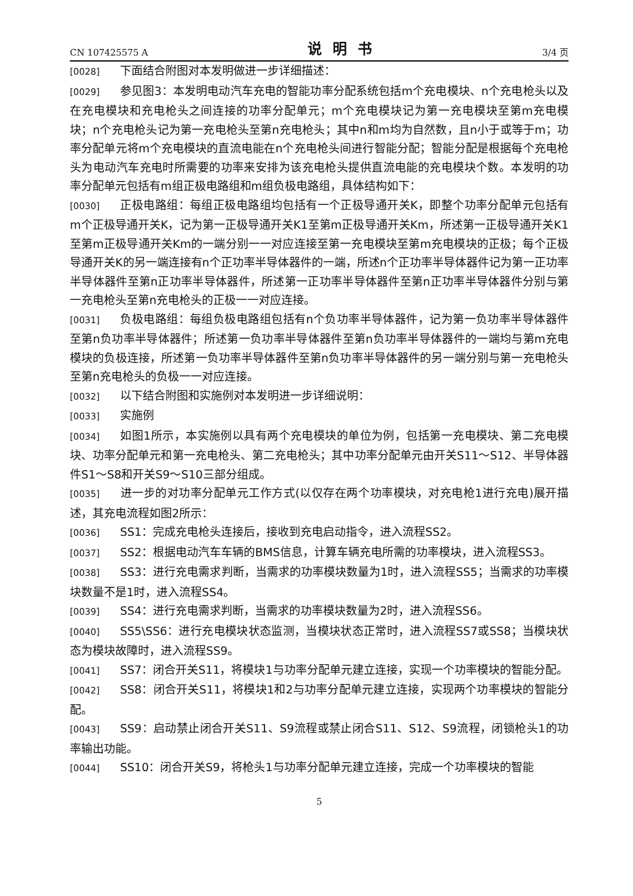CN 107425575 A 说明书 3/4 页
[0028] 下面结合附图对本发明做进一步详细描述：
[0029] 参见图3：本发明电动汽车充电的智能功率分配系统包括m个充电模块、n个充电枪头以及在充电模块和充电枪头之间连接的功率分配单元；m个充电模块记为第一充电模块至第m充电模块；n个充电枪头记为第一充电枪头至第n充电枪头；其中n和m均为自然数，且n小于或等于m；功率分配单元将m个充电模块的直流电能在n个充电枪头间进行智能分配；智能分配是根据每个充电枪头为电动汽车充电时所需要的功率来安排为该充电枪头提供直流电能的充电模块个数。本发明的功率分配单元包括有m组正极电路组和m组负极电路组，具体结构如下：
[0030] 正极电路组：每组正极电路组均包括有一个正极导通开关K，即整个功率分配单元包括有m个正极导通开关K，记为第一正极导通开关K1至第m正极导通开关Km，所述第一正极导通开关K1至第m正极导通开关Km的一端分别一一对应连接至第一充电模块至第m充电模块的正极；每个正极导通开关K的另一端连接有n个正功率半导体器件的一端，所述n个正功率半导体器件记为第一正功率半导体器件至第n正功率半导体器件，所述第一正功率半导体器件至第n正功率半导体器件分别与第一充电枪头至第n充电枪头的正极一一对应连接。
[0031] 负极电路组：每组负极电路组包括有n个负功率半导体器件，记为第一负功率半导体器件至第n负功率半导体器件；所述第一负功率半导体器件至第n负功率半导体器件的一端均与第m充电模块的负极连接，所述第一负功率半导体器件至第n负功率半导体器件的另一端分别与第一充电枪头至第n充电枪头的负极一一对应连接。
[0032] 以下结合附图和实施例对本发明进一步详细说明：
[0033] 实施例
[0034] 如图1所示，本实施例以具有两个充电模块的单位为例，包括第一充电模块、第二充电模块、功率分配单元和第一充电枪头、第二充电枪头；其中功率分配单元由开关S11～S12、半导体器件S1～S8和开关S9～S10三部分组成。
[0035] 进一步的对功率分配单元工作方式(以仅存在两个功率模块，对充电枪1进行充电)展开描述，其充电流程如图2所示：
[0036] SS1：完成充电枪头连接后，接收到充电启动指令，进入流程SS2。
[0037] SS2：根据电动汽车车辆的BMS信息，计算车辆充电所需的功率模块，进入流程SS3。
[0038] SS3：进行充电需求判断，当需求的功率模块数量为1时，进入流程SS5；当需求的功率模块数量不是1时，进入流程SS4。
[0039] SS4：进行充电需求判断，当需求的功率模块数量为2时，进入流程SS6。
[0040] SS5\SS6：进行充电模块状态监测，当模块状态正常时，进入流程SS7或SS8；当模块状态为模块故障时，进入流程SS9。
[0041] SS7：闭合开关S11，将模块1与功率分配单元建立连接，实现一个功率模块的智能分配。
[0042] SS8：闭合开关S11，将模块1和2与功率分配单元建立连接，实现两个功率模块的智能分配。
[0043] SS9：启动禁止闭合开关S11、S9流程或禁止闭合S11、S12、S9流程，闭锁枪头1的功率输出功能。
[0044] SS10：闭合开关S9，将枪头1与功率分配单元建立连接，完成一个功率模块的智能
5